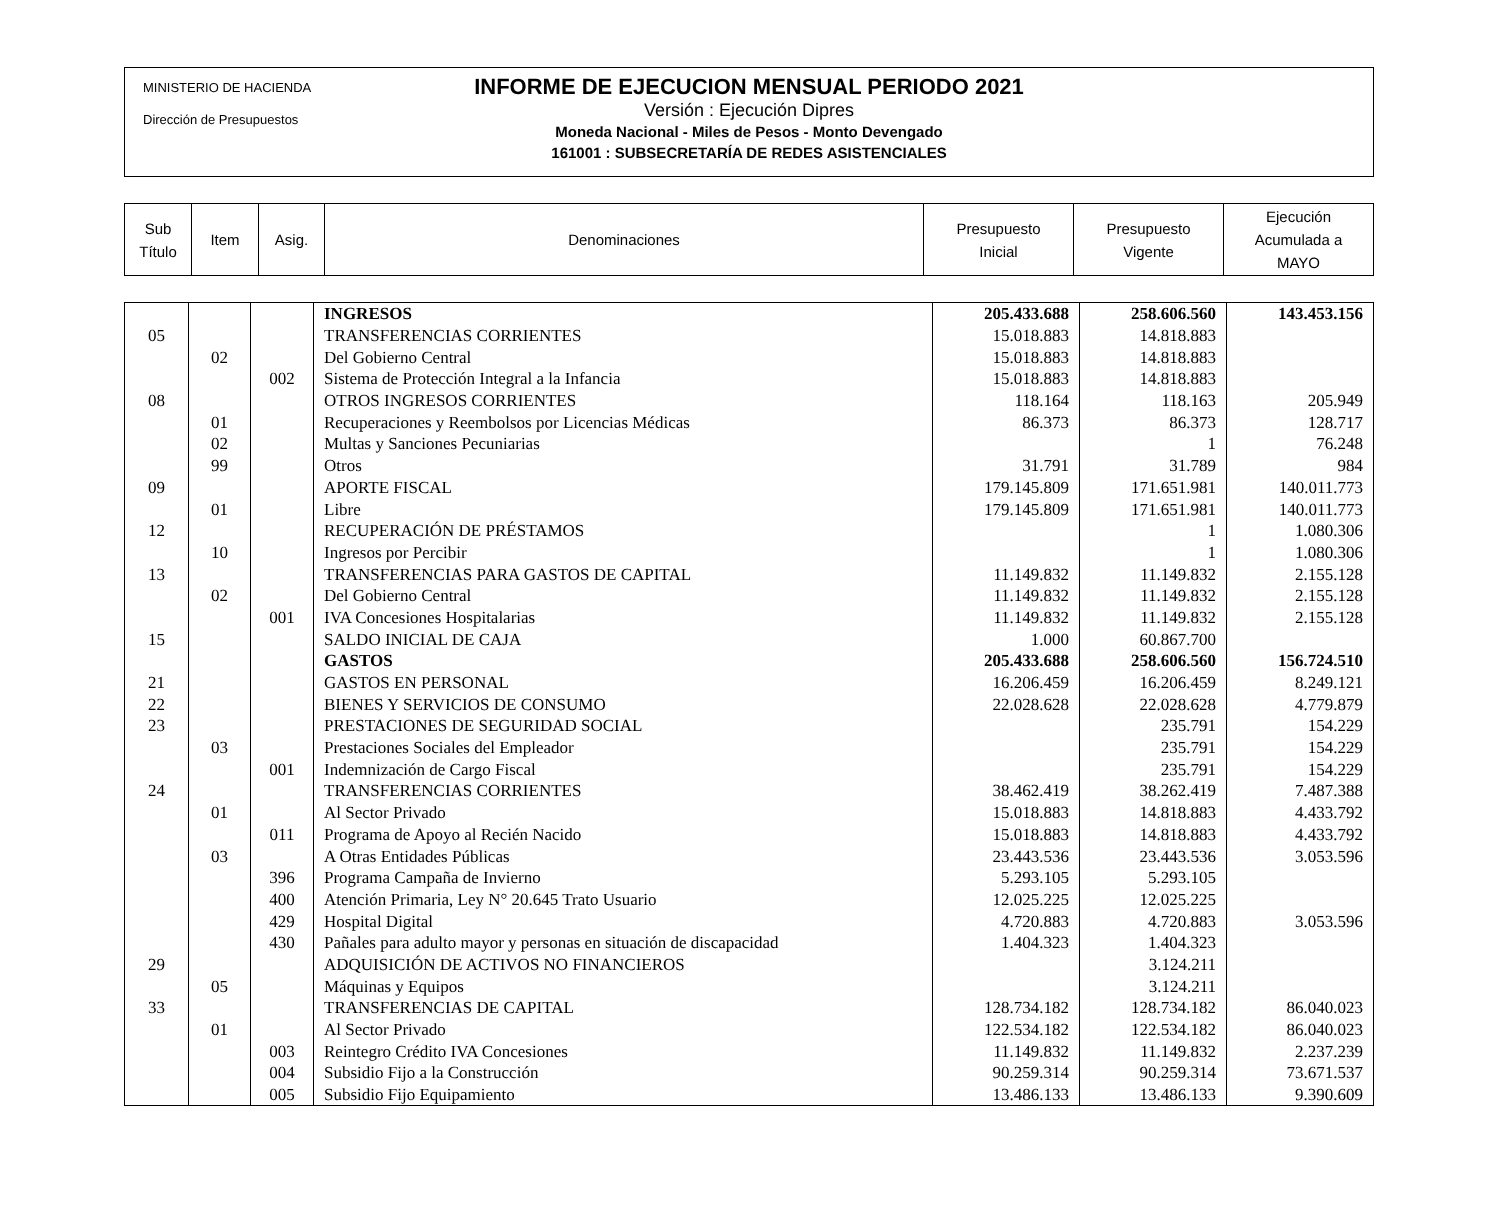MINISTERIO DE HACIENDA
Dirección de Presupuestos
INFORME DE EJECUCION MENSUAL PERIODO 2021
Versión : Ejecución Dipres
Moneda Nacional - Miles de Pesos - Monto Devengado
161001 : SUBSECRETARÍA DE REDES ASISTENCIALES
| Sub Título | Item | Asig. | Denominaciones | Presupuesto Inicial | Presupuesto Vigente | Ejecución Acumulada a MAYO |
| --- | --- | --- | --- | --- | --- | --- |
| | | | INGRESOS | 205.433.688 | 258.606.560 | 143.453.156 |
| 05 | | | TRANSFERENCIAS CORRIENTES | 15.018.883 | 14.818.883 | |
| | 02 | | Del Gobierno Central | 15.018.883 | 14.818.883 | |
| | | 002 | Sistema de Protección Integral a la Infancia | 15.018.883 | 14.818.883 | |
| 08 | | | OTROS INGRESOS CORRIENTES | 118.164 | 118.163 | 205.949 |
| | 01 | | Recuperaciones y Reembolsos por Licencias Médicas | 86.373 | 86.373 | 128.717 |
| | 02 | | Multas y Sanciones Pecuniarias | | 1 | 76.248 |
| | 99 | | Otros | 31.791 | 31.789 | 984 |
| 09 | | | APORTE FISCAL | 179.145.809 | 171.651.981 | 140.011.773 |
| | 01 | | Libre | 179.145.809 | 171.651.981 | 140.011.773 |
| 12 | | | RECUPERACIÓN DE PRÉSTAMOS | | 1 | 1.080.306 |
| | 10 | | Ingresos por Percibir | | 1 | 1.080.306 |
| 13 | | | TRANSFERENCIAS PARA GASTOS DE CAPITAL | 11.149.832 | 11.149.832 | 2.155.128 |
| | 02 | | Del Gobierno Central | 11.149.832 | 11.149.832 | 2.155.128 |
| | | 001 | IVA Concesiones Hospitalarias | 11.149.832 | 11.149.832 | 2.155.128 |
| 15 | | | SALDO INICIAL DE CAJA | 1.000 | 60.867.700 | |
| | | | GASTOS | 205.433.688 | 258.606.560 | 156.724.510 |
| 21 | | | GASTOS EN PERSONAL | 16.206.459 | 16.206.459 | 8.249.121 |
| 22 | | | BIENES Y SERVICIOS DE CONSUMO | 22.028.628 | 22.028.628 | 4.779.879 |
| 23 | | | PRESTACIONES DE SEGURIDAD SOCIAL | | 235.791 | 154.229 |
| | 03 | | Prestaciones Sociales del Empleador | | 235.791 | 154.229 |
| | | 001 | Indemnización de Cargo Fiscal | | 235.791 | 154.229 |
| 24 | | | TRANSFERENCIAS CORRIENTES | 38.462.419 | 38.262.419 | 7.487.388 |
| | 01 | | Al Sector Privado | 15.018.883 | 14.818.883 | 4.433.792 |
| | | 011 | Programa de Apoyo al Recién Nacido | 15.018.883 | 14.818.883 | 4.433.792 |
| | 03 | | A Otras Entidades Públicas | 23.443.536 | 23.443.536 | 3.053.596 |
| | | 396 | Programa Campaña de Invierno | 5.293.105 | 5.293.105 | |
| | | 400 | Atención Primaria, Ley N° 20.645 Trato Usuario | 12.025.225 | 12.025.225 | |
| | | 429 | Hospital Digital | 4.720.883 | 4.720.883 | 3.053.596 |
| | | 430 | Pañales para adulto mayor y personas en situación de discapacidad | 1.404.323 | 1.404.323 | |
| 29 | | | ADQUISICIÓN DE ACTIVOS NO FINANCIEROS | | 3.124.211 | |
| | 05 | | Máquinas y Equipos | | 3.124.211 | |
| 33 | | | TRANSFERENCIAS DE CAPITAL | 128.734.182 | 128.734.182 | 86.040.023 |
| | 01 | | Al Sector Privado | 122.534.182 | 122.534.182 | 86.040.023 |
| | | 003 | Reintegro Crédito IVA Concesiones | 11.149.832 | 11.149.832 | 2.237.239 |
| | | 004 | Subsidio Fijo a la Construcción | 90.259.314 | 90.259.314 | 73.671.537 |
| | | 005 | Subsidio Fijo Equipamiento | 13.486.133 | 13.486.133 | 9.390.609 |